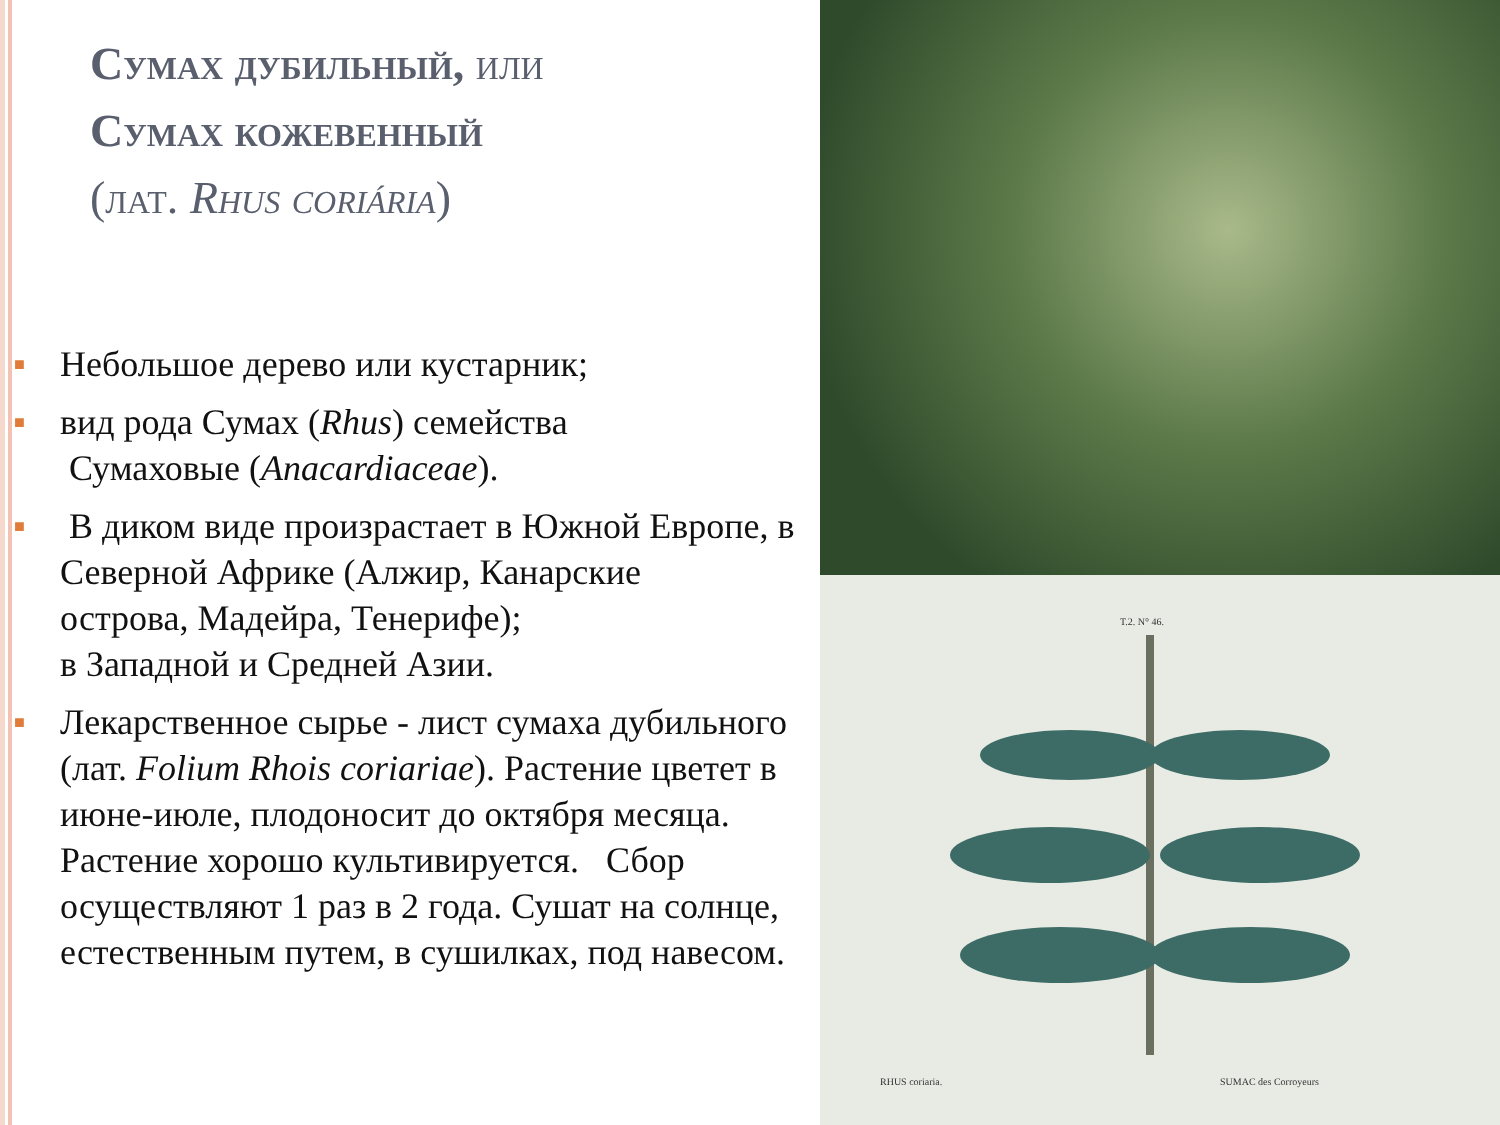Сумах дубильный, или
Сумах кожевенный
(лат. Rhus coriária)
■ Небольшое дерево или кустарник;
■ вид рода Сумах (Rhus) семейства
Сумаховые (Anacardiaceae).
■ В диком виде произрастает в Южной Европе, в Северной Африке (Алжир, Канарские
острова, Мадейра, Тенерифе);
в Западной и Средней Азии.
■ Лекарственное сырье - лист сумаха дубильного (лат. Folium Rhois coriariae). Растение цветет в июне-июле, плодоносит до октября месяца. Растение хорошо культивируется. Сбор осуществляют 1 раз в 2 года. Сушат на солнце, естественным путем, в сушилках, под навесом.
RHUS coriaria.
SUMAC des Corroyeurs
T.2. N° 46.